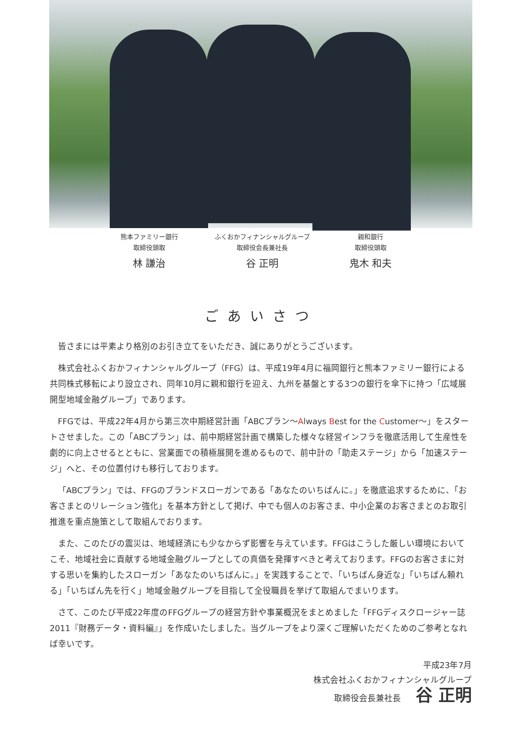熊本ファミリー銀行
取締役頭取
林 謙治
ふくおかフィナンシャルグループ
取締役会長兼社長
谷 正明
親和銀行
取締役頭取
鬼木 和夫
ごあいさつ
皆さまには平素より格別のお引き立てをいただき、誠にありがとうございます。
株式会社ふくおかフィナンシャルグループ（FFG）は、平成19年4月に福岡銀行と熊本ファミリー銀行による共同株式移転により設立され、同年10月に親和銀行を迎え、九州を基盤とする3つの銀行を傘下に持つ「広域展開型地域金融グループ」であります。
FFGでは、平成22年4月から第三次中期経営計画「ABCプラン〜Always Best for the Customer〜」をスタートさせました。この「ABCプラン」は、前中期経営計画で構築した様々な経営インフラを徹底活用して生産性を劇的に向上させるとともに、営業面での積極展開を進めるもので、前中計の「助走ステージ」から「加速ステージ」へと、その位置付けも移行しております。
「ABCプラン」では、FFGのブランドスローガンである「あなたのいちばんに。」を徹底追求するために、「お客さまとのリレーション強化」を基本方針として掲げ、中でも個人のお客さま、中小企業のお客さまとのお取引推進を重点施策として取組んでおります。
また、このたびの震災は、地域経済にも少なからず影響を与えています。FFGはこうした厳しい環境においてこそ、地域社会に貢献する地域金融グループとしての真価を発揮すべきと考えております。FFGのお客さまに対する思いを集約したスローガン「あなたのいちばんに。」を実践することで、「いちばん身近な」「いちばん頼れる」「いちばん先を行く」地域金融グループを目指して全役職員を挙げて取組んでまいります。
さて、このたび平成22年度のFFGグループの経営方針や事業概況をまとめました「FFGディスクロージャー誌2011『財務データ・資料編』」を作成いたしました。当グループをより深くご理解いただくためのご参考となれば幸いです。
平成23年7月
株式会社ふくおかフィナンシャルグループ
取締役会長兼社長 谷 正明